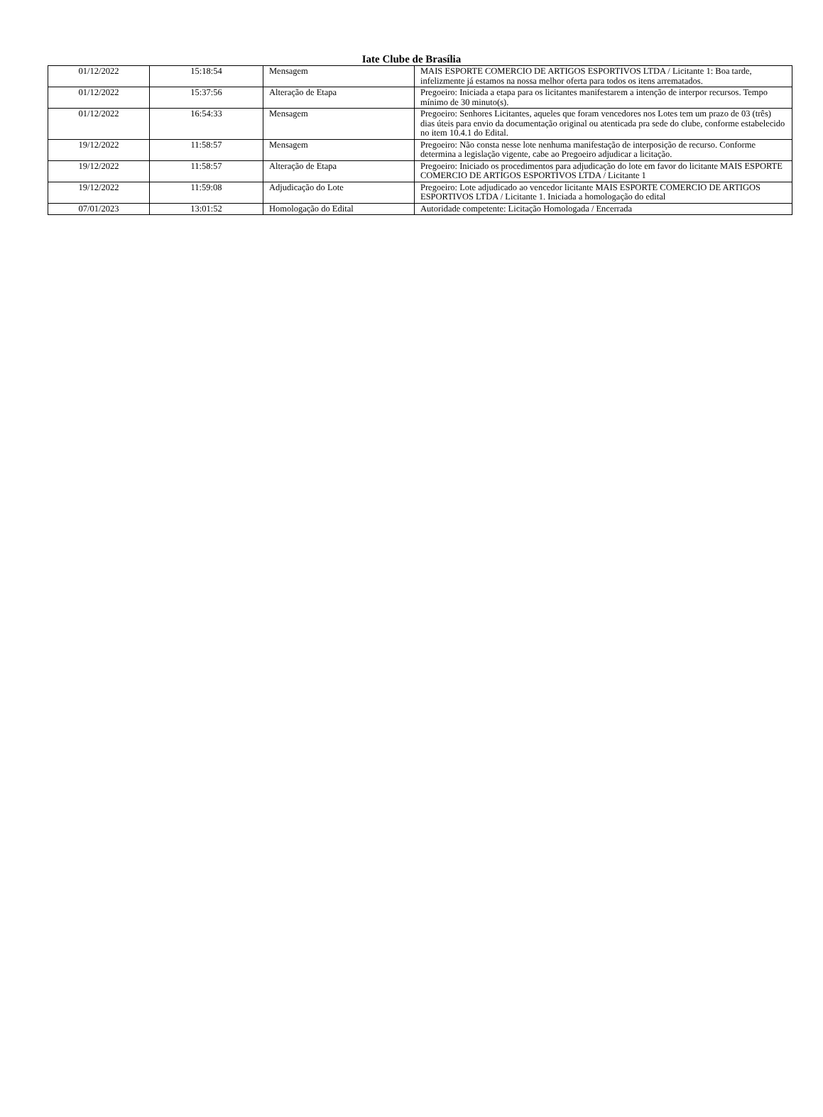Iate Clube de Brasília
| 01/12/2022 | 15:18:54 | Mensagem | MAIS ESPORTE COMERCIO DE ARTIGOS ESPORTIVOS LTDA / Licitante 1: Boa tarde, infelizmente já estamos na nossa melhor oferta para todos os itens arrematados. |
| 01/12/2022 | 15:37:56 | Alteração de Etapa | Pregoeiro: Iniciada a etapa para os licitantes manifestarem a intenção de interpor recursos. Tempo mínimo de 30 minuto(s). |
| 01/12/2022 | 16:54:33 | Mensagem | Pregoeiro: Senhores Licitantes, aqueles que foram vencedores nos Lotes tem um prazo de 03 (três) dias úteis para envio da documentação original ou atenticada pra sede do clube, conforme estabelecido no item 10.4.1 do Edital. |
| 19/12/2022 | 11:58:57 | Mensagem | Pregoeiro: Não consta nesse lote nenhuma manifestação de interposição de recurso. Conforme determina a legislação vigente, cabe ao Pregoeiro adjudicar a licitação. |
| 19/12/2022 | 11:58:57 | Alteração de Etapa | Pregoeiro: Iniciado os procedimentos para adjudicação do lote em favor do licitante MAIS ESPORTE COMERCIO DE ARTIGOS ESPORTIVOS LTDA / Licitante 1 |
| 19/12/2022 | 11:59:08 | Adjudicação do Lote | Pregoeiro: Lote adjudicado ao vencedor licitante MAIS ESPORTE COMERCIO DE ARTIGOS ESPORTIVOS LTDA / Licitante 1. Iniciada a homologação do edital |
| 07/01/2023 | 13:01:52 | Homologação do Edital | Autoridade competente: Licitação Homologada / Encerrada |